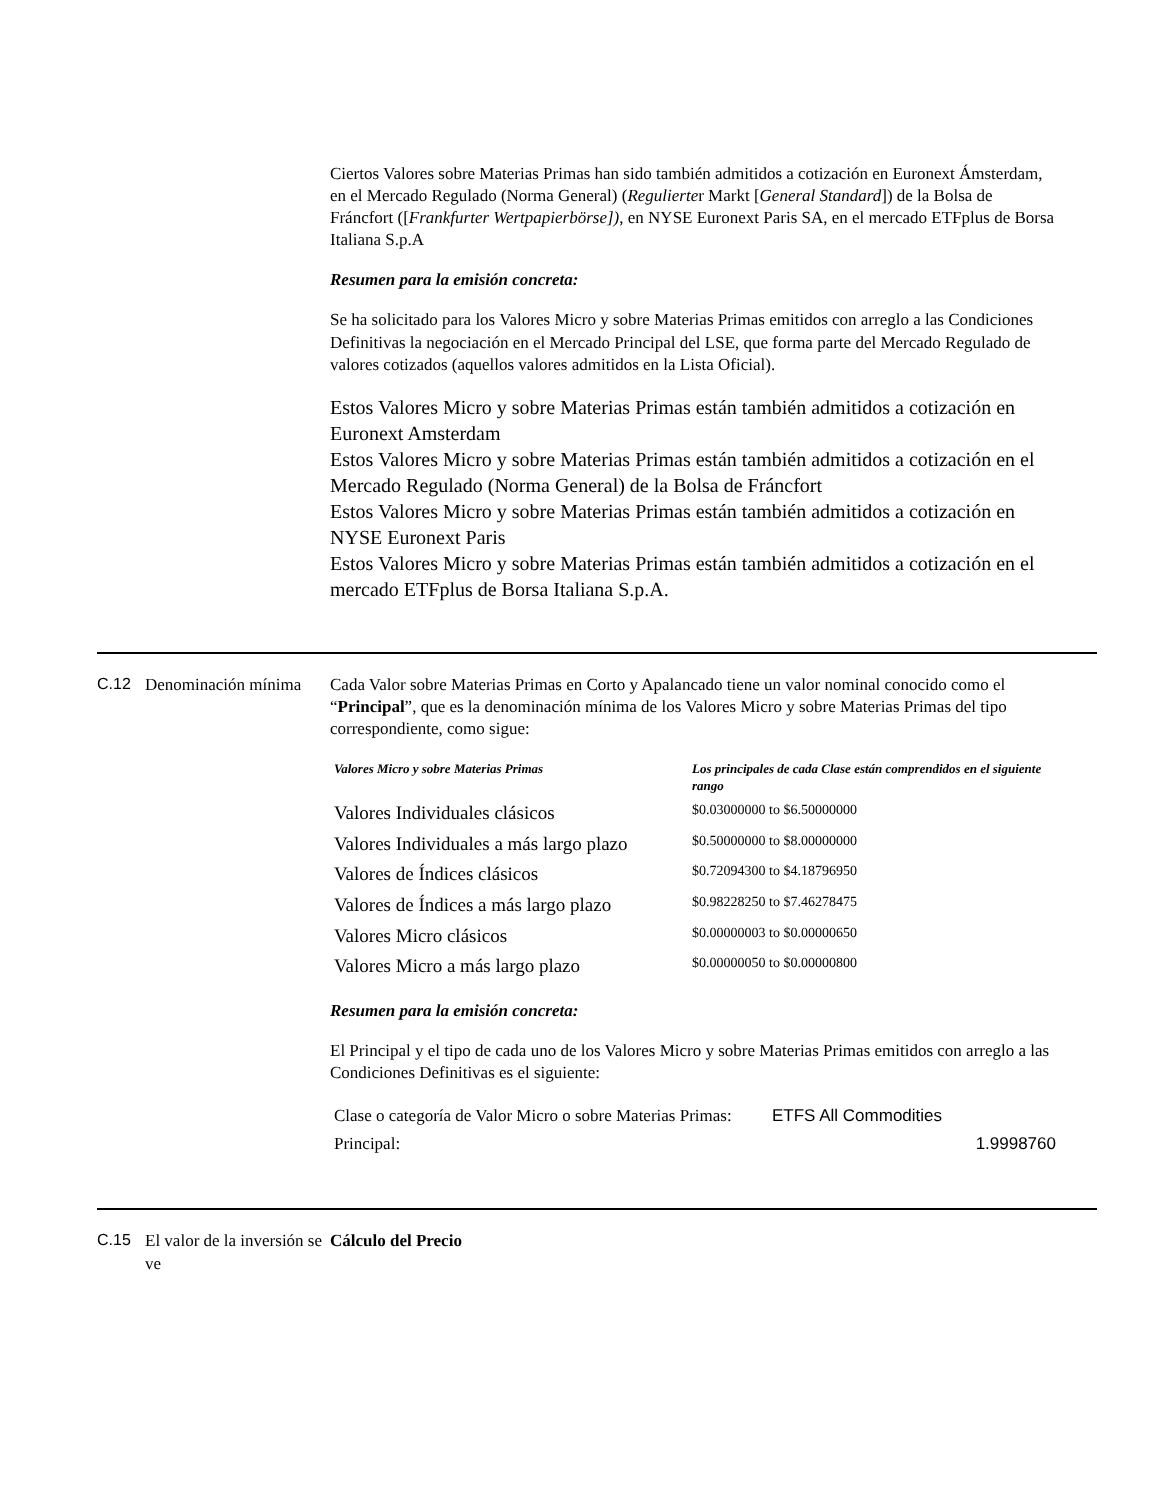Ciertos Valores sobre Materias Primas han sido también admitidos a cotización en Euronext Ámsterdam, en el Mercado Regulado (Norma General) (Regulierter Markt [General Standard]) de la Bolsa de Fráncfort ([Frankfurter Wertpapierbörse]), en NYSE Euronext Paris SA, en el mercado ETFplus de Borsa Italiana S.p.A
Resumen para la emisión concreta:
Se ha solicitado para los Valores Micro y sobre Materias Primas emitidos con arreglo a las Condiciones Definitivas la negociación en el Mercado Principal del LSE, que forma parte del Mercado Regulado de valores cotizados (aquellos valores admitidos en la Lista Oficial).
Estos Valores Micro y sobre Materias Primas están también admitidos a cotización en Euronext Amsterdam
Estos Valores Micro y sobre Materias Primas están también admitidos a cotización en el Mercado Regulado (Norma General) de la Bolsa de Fráncfort
Estos Valores Micro y sobre Materias Primas están también admitidos a cotización en NYSE Euronext Paris
Estos Valores Micro y sobre Materias Primas están también admitidos a cotización en el mercado ETFplus de Borsa Italiana S.p.A.
C.12 Denominación mínima
Cada Valor sobre Materias Primas en Corto y Apalancado tiene un valor nominal conocido como el “Principal”, que es la denominación mínima de los Valores Micro y sobre Materias Primas del tipo correspondiente, como sigue:
| Valores Micro y sobre Materias Primas | Los principales de cada Clase están comprendidos en el siguiente rango |
| --- | --- |
| Valores Individuales clásicos | $0.03000000 to $6.50000000 |
| Valores Individuales a más largo plazo | $0.50000000 to $8.00000000 |
| Valores de Índices clásicos | $0.72094300 to $4.18796950 |
| Valores de Índices a más largo plazo | $0.98228250 to $7.46278475 |
| Valores Micro clásicos | $0.00000003 to $0.00000650 |
| Valores Micro a más largo plazo | $0.00000050 to $0.00000800 |
Resumen para la emisión concreta:
El Principal y el tipo de cada uno de los Valores Micro y sobre Materias Primas emitidos con arreglo a las Condiciones Definitivas es el siguiente:
| Clase o categoría de Valor Micro o sobre Materias Primas: | ETFS All Commodities |
| Principal: | 1.9998760 |
C.15 El valor de la inversión se ve
Cálculo del Precio